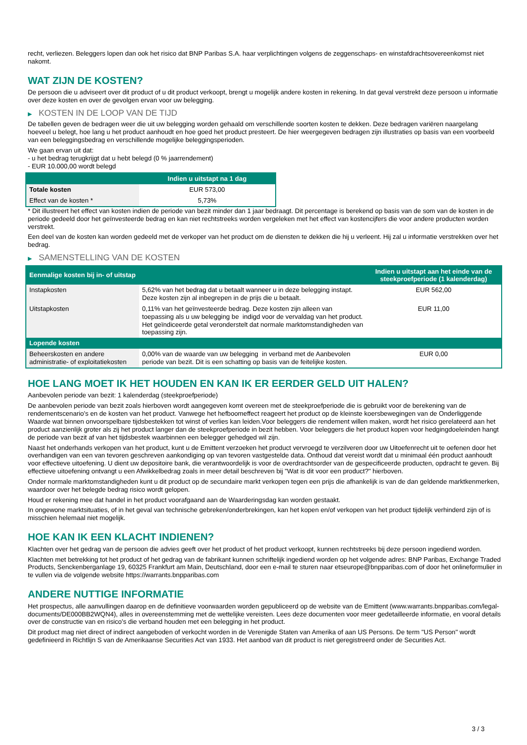recht, verliezen. Beleggers lopen dan ook het risico dat BNP Paribas S.A. haar verplichtingen volgens de zeggenschaps- en winstafdrachtsovereenkomst niet nakomt.
WAT ZIJN DE KOSTEN?
De persoon die u adviseert over dit product of u dit product verkoopt, brengt u mogelijk andere kosten in rekening. In dat geval verstrekt deze persoon u informatie over deze kosten en over de gevolgen ervan voor uw belegging.
▶ KOSTEN IN DE LOOP VAN DE TIJD
De tabellen geven de bedragen weer die uit uw belegging worden gehaald om verschillende soorten kosten te dekken. Deze bedragen variëren naargelang hoeveel u belegt, hoe lang u het product aanhoudt en hoe goed het product presteert. De hier weergegeven bedragen zijn illustraties op basis van een voorbeeld van een beleggingsbedrag en verschillende mogelijke beleggingsperioden.
We gaan ervan uit dat:
- u het bedrag terugkrijgt dat u hebt belegd (0 % jaarrendement)
- EUR 10.000,00 wordt belegd
| | Indien u uitstapt na 1 dag |
| --- | --- |
| Totale kosten | EUR 573,00 |
| Effect van de kosten * | 5,73% |
* Dit illustreert het effect van kosten indien de periode van bezit minder dan 1 jaar bedraagt. Dit percentage is berekend op basis van de som van de kosten in de periode gedeeld door het geïnvesteerde bedrag en kan niet rechtstreeks worden vergeleken met het effect van kostencijfers die voor andere producten worden verstrekt.
Een deel van de kosten kan worden gedeeld met de verkoper van het product om de diensten te dekken die hij u verleent. Hij zal u informatie verstrekken over het bedrag.
▶ SAMENSTELLING VAN DE KOSTEN
| Eenmalige kosten bij in- of uitstap | | Indien u uitstapt aan het einde van de steekproefperiode (1 kalenderdag) |
| --- | --- | --- |
| Instapkosten | 5,62% van het bedrag dat u betaalt wanneer u in deze belegging instapt. Deze kosten zijn al inbegrepen in de prijs die u betaalt. | EUR 562,00 |
| Uitstapkosten | 0,11% van het geïnvesteerde bedrag. Deze kosten zijn alleen van toepassing als u uw belegging be indigd voor de vervaldag van het product. Het geïndiceerde getal veronderstelt dat normale marktomstandigheden van toepassing zijn. | EUR 11,00 |
| Lopende kosten | | |
| Beheerskosten en andere administratie- of exploitatiekosten | 0,00% van de waarde van uw belegging in verband met de Aanbevolen periode van bezit. Dit is een schatting op basis van de feitelijke kosten. | EUR 0,00 |
HOE LANG MOET IK HET HOUDEN EN KAN IK ER EERDER GELD UIT HALEN?
Aanbevolen periode van bezit: 1 kalenderdag (steekproefperiode)
De aanbevolen periode van bezit zoals hierboven wordt aangegeven komt overeen met de steekproefperiode die is gebruikt voor de berekening van de rendementscenario's en de kosten van het product. Vanwege het hefboomeffect reageert het product op de kleinste koersbewegingen van de Onderliggende Waarde wat binnen onvoorspelbare tijdsbestekken tot winst of verlies kan leiden.Voor beleggers die rendement willen maken, wordt het risico gerelateerd aan het product aanzienlijk groter als zij het product langer dan de steekproefperiode in bezit hebben. Voor beleggers die het product kopen voor hedgingdoeleinden hangt de periode van bezit af van het tijdsbestek waarbinnen een belegger gehedged wil zijn.
Naast het onderhands verkopen van het product, kunt u de Emittent verzoeken het product vervroegd te verzilveren door uw Uitoefenrecht uit te oefenen door het overhandigen van een van tevoren geschreven aankondiging op van tevoren vastgestelde data. Onthoud dat vereist wordt dat u minimaal één product aanhoudt voor effectieve uitoefening. U dient uw depositoire bank, die verantwoordelijk is voor de overdrachtsorder van de gespecificeerde producten, opdracht te geven. Bij effectieve uitoefening ontvangt u een Afwikkelbedrag zoals in meer detail beschreven bij "Wat is dit voor een product?" hierboven.
Onder normale marktomstandigheden kunt u dit product op de secundaire markt verkopen tegen een prijs die afhankelijk is van de dan geldende marktkenmerken, waardoor over het belegde bedrag risico wordt gelopen.
Houd er rekening mee dat handel in het product voorafgaand aan de Waarderingsdag kan worden gestaakt.
In ongewone marktsituaties, of in het geval van technische gebreken/onderbrekingen, kan het kopen en/of verkopen van het product tijdelijk verhinderd zijn of is misschien helemaal niet mogelijk.
HOE KAN IK EEN KLACHT INDIENEN?
Klachten over het gedrag van de persoon die advies geeft over het product of het product verkoopt, kunnen rechtstreeks bij deze persoon ingediend worden.
Klachten met betrekking tot het product of het gedrag van de fabrikant kunnen schriftelijk ingediend worden op het volgende adres: BNP Paribas, Exchange Traded Products, Senckenberganlage 19, 60325 Frankfurt am Main, Deutschland, door een e-mail te sturen naar etseurope@bnpparibas.com of door het onlineformulier in te vullen via de volgende website https://warrants.bnpparibas.com
ANDERE NUTTIGE INFORMATIE
Het prospectus, alle aanvullingen daarop en de definitieve voorwaarden worden gepubliceerd op de website van de Emittent (www.warrants.bnpparibas.com/legal-documents/DE000BB2WQN4), alles in overeenstemming met de wettelijke vereisten. Lees deze documenten voor meer gedetailleerde informatie, en vooral details over de constructie van en risico’s die verband houden met een belegging in het product.
Dit product mag niet direct of indirect aangeboden of verkocht worden in de Verenigde Staten van Amerika of aan US Persons. De term "US Person" wordt gedefinieerd in Richtlijn S van de Amerikaanse Securities Act van 1933. Het aanbod van dit product is niet geregistreerd onder de Securities Act.
3 / 3